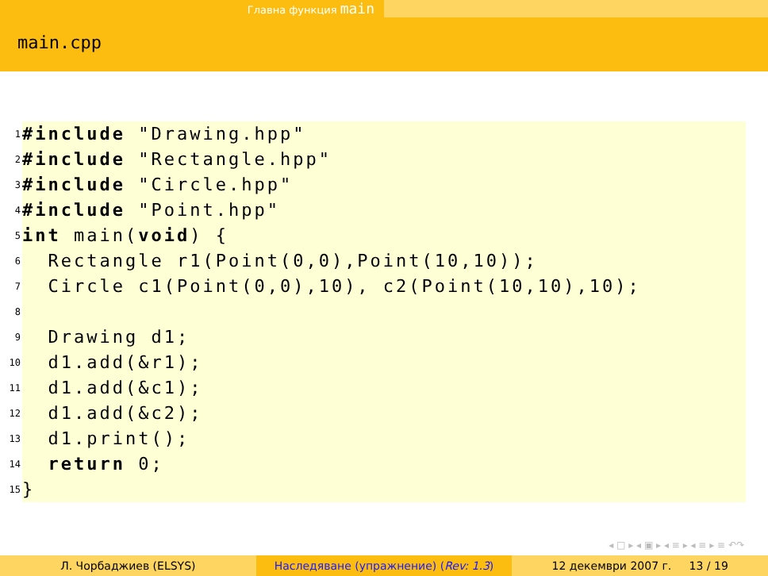Главна функция main
main.cpp
1 #include "Drawing.hpp"
2 #include "Rectangle.hpp"
3 #include "Circle.hpp"
4 #include "Point.hpp"
5 int main(void) {
6 Rectangle r1(Point(0,0),Point(10,10));
7 Circle c1(Point(0,0),10), c2(Point(10,10),10);
8
9 Drawing d1;
10 d1.add(&r1);
11 d1.add(&c1);
12 d1.add(&c2);
13 d1.print();
14 return 0;
15 }
◂ □ ▸ ◂ ▣ ▸ ◂ ≡ ▸ ◂ ≡ ▸ ≡ ↶↷
Л. Чорбаджиев (ELSYS) Наследяване (упражнение) (Rev: 1.3)
12 декември 2007 г. 13 / 19